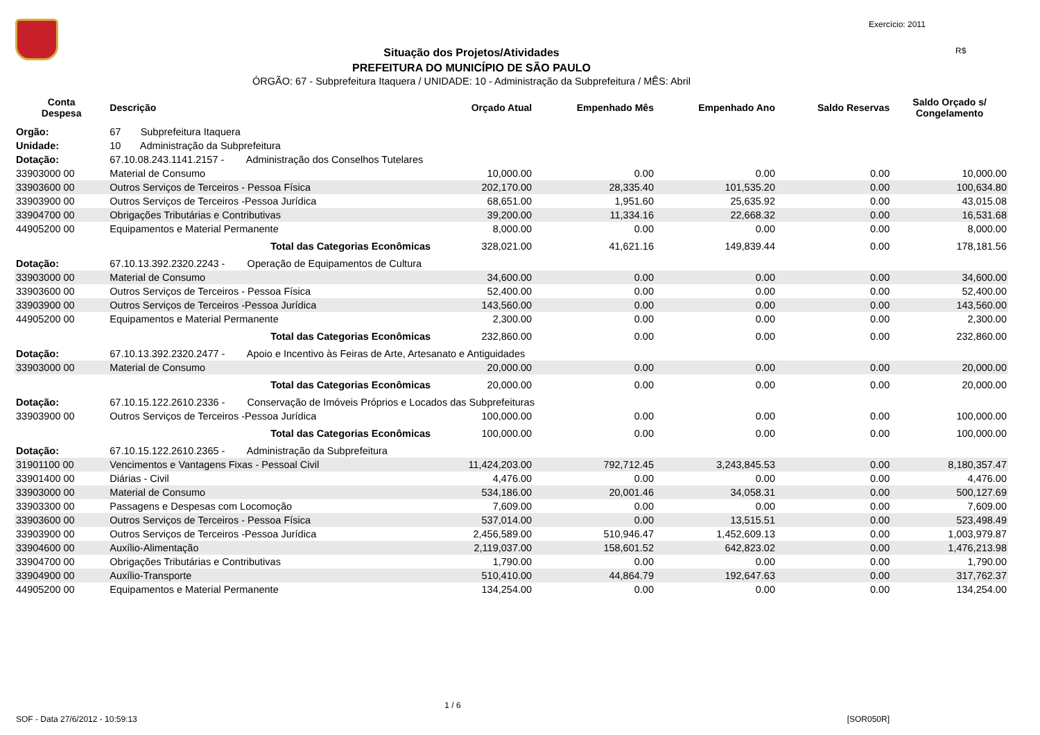Exercício: 2011
R$
Situação dos Projetos/Atividades
PREFEITURA DO MUNICÍPIO DE SÃO PAULO
ÓRGÃO: 67 - Subprefeitura Itaquera / UNIDADE: 10 - Administração da Subprefeitura / MÊS: Abril
| Conta Despesa | Descrição | Orçado Atual | Empenhado Mês | Empenhado Ano | Saldo Reservas | Saldo Orçado s/ Congelamento |
| --- | --- | --- | --- | --- | --- | --- |
| Orgão: | 67 Subprefeitura Itaquera | | | | | |
| Unidade: | 10 Administração da Subprefeitura | | | | | |
| Dotação: | 67.10.08.243.1141.2157 - Administração dos Conselhos Tutelares | | | | | |
| 33903000 00 | Material de Consumo | 10,000.00 | 0.00 | 0.00 | 0.00 | 10,000.00 |
| 33903600 00 | Outros Serviços de Terceiros - Pessoa Física | 202,170.00 | 28,335.40 | 101,535.20 | 0.00 | 100,634.80 |
| 33903900 00 | Outros Serviços de Terceiros -Pessoa Jurídica | 68,651.00 | 1,951.60 | 25,635.92 | 0.00 | 43,015.08 |
| 33904700 00 | Obrigações Tributárias e Contributivas | 39,200.00 | 11,334.16 | 22,668.32 | 0.00 | 16,531.68 |
| 44905200 00 | Equipamentos e Material Permanente | 8,000.00 | 0.00 | 0.00 | 0.00 | 8,000.00 |
| | Total das Categorias Econômicas | 328,021.00 | 41,621.16 | 149,839.44 | 0.00 | 178,181.56 |
| Dotação: | 67.10.13.392.2320.2243 - Operação de Equipamentos de Cultura | | | | | |
| 33903000 00 | Material de Consumo | 34,600.00 | 0.00 | 0.00 | 0.00 | 34,600.00 |
| 33903600 00 | Outros Serviços de Terceiros - Pessoa Física | 52,400.00 | 0.00 | 0.00 | 0.00 | 52,400.00 |
| 33903900 00 | Outros Serviços de Terceiros -Pessoa Jurídica | 143,560.00 | 0.00 | 0.00 | 0.00 | 143,560.00 |
| 44905200 00 | Equipamentos e Material Permanente | 2,300.00 | 0.00 | 0.00 | 0.00 | 2,300.00 |
| | Total das Categorias Econômicas | 232,860.00 | 0.00 | 0.00 | 0.00 | 232,860.00 |
| Dotação: | 67.10.13.392.2320.2477 - Apoio e Incentivo às Feiras de Arte, Artesanato e Antiguidades | | | | | |
| 33903000 00 | Material de Consumo | 20,000.00 | 0.00 | 0.00 | 0.00 | 20,000.00 |
| | Total das Categorias Econômicas | 20,000.00 | 0.00 | 0.00 | 0.00 | 20,000.00 |
| Dotação: | 67.10.15.122.2610.2336 - Conservação de Imóveis Próprios e Locados das Subprefeituras | | | | | |
| 33903900 00 | Outros Serviços de Terceiros -Pessoa Jurídica | 100,000.00 | 0.00 | 0.00 | 0.00 | 100,000.00 |
| | Total das Categorias Econômicas | 100,000.00 | 0.00 | 0.00 | 0.00 | 100,000.00 |
| Dotação: | 67.10.15.122.2610.2365 - Administração da Subprefeitura | | | | | |
| 31901100 00 | Vencimentos e Vantagens Fixas - Pessoal Civil | 11,424,203.00 | 792,712.45 | 3,243,845.53 | 0.00 | 8,180,357.47 |
| 33901400 00 | Diárias - Civil | 4,476.00 | 0.00 | 0.00 | 0.00 | 4,476.00 |
| 33903000 00 | Material de Consumo | 534,186.00 | 20,001.46 | 34,058.31 | 0.00 | 500,127.69 |
| 33903300 00 | Passagens e Despesas com Locomoção | 7,609.00 | 0.00 | 0.00 | 0.00 | 7,609.00 |
| 33903600 00 | Outros Serviços de Terceiros - Pessoa Física | 537,014.00 | 0.00 | 13,515.51 | 0.00 | 523,498.49 |
| 33903900 00 | Outros Serviços de Terceiros -Pessoa Jurídica | 2,456,589.00 | 510,946.47 | 1,452,609.13 | 0.00 | 1,003,979.87 |
| 33904600 00 | Auxílio-Alimentação | 2,119,037.00 | 158,601.52 | 642,823.02 | 0.00 | 1,476,213.98 |
| 33904700 00 | Obrigações Tributárias e Contributivas | 1,790.00 | 0.00 | 0.00 | 0.00 | 1,790.00 |
| 33904900 00 | Auxílio-Transporte | 510,410.00 | 44,864.79 | 192,647.63 | 0.00 | 317,762.37 |
| 44905200 00 | Equipamentos e Material Permanente | 134,254.00 | 0.00 | 0.00 | 0.00 | 134,254.00 |
1 / 6
SOF - Data 27/6/2012 - 10:59:13 [SOR050R]